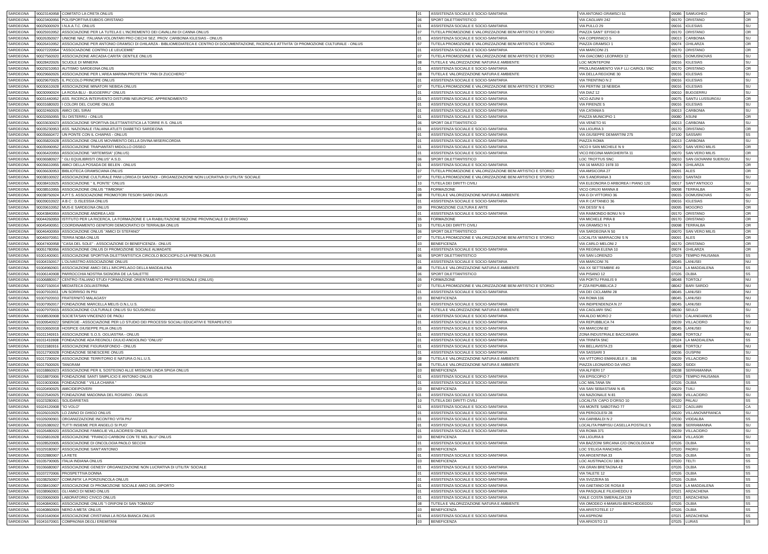| SARDEGNA | 90023140958 | COMITATO LA CRETA ONLUS | 01 | ASSISTENZA SOCIALE E SOCIO-SANITARIA | VIA ANTONIO GRAMSCI 51 | 09086 | SAMUGHEO | OR |
| SARDEGNA | 90023400956 | POLISPORTIVA EUBIOS ORISTANO | 06 | SPORT DILETTANTISTICO | VIA CAGLIARI 242 | 09170 | ORISTANO | OR |
| SARDEGNA | 90025000929 | I.N.A.A.T.C. ONLUS | 01 | ASSISTENZA SOCIALE E SOCIO-SANITARIA | VIA PULLO 29 | 09016 | IGLESIAS | SU |
| SARDEGNA | 90025910952 | ASSOCIAZIONE PER LA TUTELA E L'INCREMENTO DEI CAVALLINI DI CANNA ONLUS | 07 | TUTELA PROMOZIONE E VALORIZZAZIONE BENI ARTISTICI E STORICI | PIAZZA SANT' EFISIO 8 | 09170 | ORISTANO | OR |
| SARDEGNA | 90026350927 | UNIONE NAZ. ITALIANA VOLONTARI PRO CIECHI SEZ. PROV. CARBONIA IGLESIAS - ONLUS | 01 | ASSISTENZA SOCIALE E SOCIO-SANITARIA | VIA COPERNICO 5 | 09013 | CARBONIA | SU |
| SARDEGNA | 90026410952 | ASSOCIAZIONE PER ANTONIO GRAMSCI DI GHILARZA - BIBLIOMEDIATECA E CENTRO DI DOCUMENTAZIONE, RICERCA E ATTIVITA' DI PROMOZIONE CULTURALE - ONLUS | 07 | TUTELA PROMOZIONE E VALORIZZAZIONE BENI ARTISTICI E STORICI | PIAZZA GRAMSCI 1 | 09074 | GHILARZA | OR |
| SARDEGNA | 90027220954 | "ASSOCIAZIONE CONTRO LE LEUCEMIE" | 01 | ASSISTENZA SOCIALE E SOCIO-SANITARIA | VIA MARCONI 21 | 09170 | ORISTANO | OR |
| SARDEGNA | 90027560920 | ASSOCIAZIONE ARCADIA CARITA' GENTILE ONLUS | 07 | TUTELA PROMOZIONE E VALORIZZAZIONE BENI ARTISTICI E STORICI | VIA GIACOMO LEOPARDI 12 | 09015 | DOMUSNOVAS | SU |
| SARDEGNA | 90028420926 | SCUOLE DI MINIERA | 08 | TUTELA E VALORIZZAZIONE NATURA E AMBIENTE | LOC MONTEPONI | 09016 | IGLESIAS | SU |
| SARDEGNA | 90029210953 | AUTISMO SARDEGNA ONLUS | 01 | ASSISTENZA SOCIALE E SOCIO-SANITARIA | PROLUNGAMENTO VIA F LLI CAIROLI SNC | 09170 | ORISTANO | OR |
| SARDEGNA | 90029660926 | ASSOCIAZIONE PER L'AREA MARINA PROTETTA " PAN DI ZUCCHERO " | 08 | TUTELA E VALORIZZAZIONE NATURA E AMBIENTE | VIA DELLA REGIONE 30 | 09016 | IGLESIAS | SU |
| SARDEGNA | 90029670925 | IL PICCOLO PRINCIPE ONLUS | 01 | ASSISTENZA SOCIALE E SOCIO-SANITARIA | VIA TRENTINO N 2 | 09016 | IGLESIAS | SU |
| SARDEGNA | 90030610928 | ASSOCIAZIONE MINATORI NEBIDA ONLUS | 07 | TUTELA PROMOZIONE E VALORIZZAZIONE BENI ARTISTICI E STORICI | VIA PERTINI 18 NEBIDA | 09016 | IGLESIAS | SU |
| SARDEGNA | 90030990924 | LA ROSA BLU - BUGGERRU'' ONLUS | 01 | ASSISTENZA SOCIALE E SOCIO-SANITARIA | VIA DIAZ 12 | 09010 | BUGGERRU | SU |
| SARDEGNA | 90031440952 | ASS. RICERCA INTERVENTO DISTURBI NEUROPSIC. APPRENDIMENTO | 01 | ASSISTENZA SOCIALE E SOCIO-SANITARIA | VICO AZUNI 9 | 09075 | SANTU LUSSURGIU | OR |
| SARDEGNA | 90031680920 | I COLORI DEL CUORE ONLUS | 01 | ASSISTENZA SOCIALE E SOCIO-SANITARIA | VIA FIRENZE 5 | 09016 | IGLESIAS | SU |
| SARDEGNA | 90032460926 | AMICI DEL SIRAI | 01 | ASSISTENZA SOCIALE E SOCIO-SANITARIA | VIA CATANIA 5 | 09013 | CARBONIA | SU |
| SARDEGNA | 90032650955 | SU DISTERRU - ONLUS | 01 | ASSISTENZA SOCIALE E SOCIO-SANITARIA | PIAZZA MUNICIPIO 1 | 09080 | ASUNI | OR |
| SARDEGNA | 90033630923 | ASSOCIAZIONE SPORTIVA DILETTANTISTICA LA TORRE R.S. ONLUS | 06 | SPORT DILETTANTISTICO | VIA VENETO 91 | 09013 | CARBONIA | SU |
| SARDEGNA | 90035230953 | ASS. NAZIONALE ITALIANA ATLETI DIABETICI SARDEGNA | 01 | ASSISTENZA SOCIALE E SOCIO-SANITARIA | VIA LIGURIA 3 | 09170 | ORISTANO | OR |
| SARDEGNA | 90035660472 | UN PONTE CON IL CHIAPAS - ONLUS | 01 | ASSISTENZA SOCIALE E SOCIO-SANITARIA | VIA GIUSEPPE DEMARTINI 275 | 07100 | SASSARI | SS |
| SARDEGNA | 90035820928 | ASSOCIAZIONE ONLUS MOVIMENTO DELLA DIVINA MISERICORDIA | 01 | ASSISTENZA SOCIALE E SOCIO-SANITARIA | PIAZZA ROMA | 09013 | CARBONIA | SU |
| SARDEGNA | 90035990952 | ASSOCIAZIONE TRAPIANTATI MIDOLLO OSSEO | 01 | ASSISTENZA SOCIALE E SOCIO-SANITARIA | VICO II SAN MICHELE N 9 | 09070 | SAN VERO MILIS | OR |
| SARDEGNA | 90036420959 | ASSOCIAZIONE "ARTEMISIA" (ONLUS) | 01 | ASSISTENZA SOCIALE E SOCIO-SANITARIA | VICO REGINA MARGHERITA 11 | 09070 | SAN VERO MILIS | OR |
| SARDEGNA | 90036580927 | " GLI EQUILIBRISTI ONLUS" A.S.D. | 06 | SPORT DILETTANTISTICO | LOC TROTTUS SNC | 09010 | SAN GIOVANNI SUERGIU | SU |
| SARDEGNA | 90036610955 | AMICI DELLA POSADA DE BELEN - ONLUS | 01 | ASSISTENZA SOCIALE E SOCIO-SANITARIA | VIA 16 MARZO 1978 33 | 09074 | GHILARZA | OR |
| SARDEGNA | 90036630953 | BIBLIOTECA GRAMSCIANA ONLUS | 07 | TUTELA PROMOZIONE E VALORIZZAZIONE BENI ARTISTICI E STORICI | VIA AMSICORA 27 | 09091 | ALES | OR |
| SARDEGNA | 90038100922 | ASSOCIAZIONE CULTURALE PANI LORIGA DI SANTADI - ORGANIZZAZIONE NON LUCRATIVA DI UTILITA' SOCIALE | 07 | TUTELA PROMOZIONE E VALORIZZAZIONE BENI ARTISTICI E STORICI | VIA S ANDRIANA 3 | 09010 | SANTADI | SU |
| SARDEGNA | 90038410925 | ASSOCIAZIONE '' IL PONTE'' ONLUS | 10 | TUTELA DEI DIRITTI CIVILI | VIA ELEONORA D ARBOREA I PIANO 120 | 09017 | SANT'ANTIOCO | SU |
| SARDEGNA | 90038510955 | ASSOCIAZIONE ONLUS "TIMBORA" | 05 | FORMAZIONE | VICO GRUXI MANNA 8 | 09098 | TERRALBA | OR |
| SARDEGNA | 90038750924 | A.P.T.S. ASSOCIAZIONE PROMOTORI TESORI SARDI ONLUS | 08 | TUTELA E VALORIZZAZIONE NATURA E AMBIENTE | VIA G DI VITTORIO 36 | 09015 | DOMUSNOVAS | SU |
| SARDEGNA | 90039010922 | A B C : D.ISLESSIA ONLUS | 01 | ASSISTENZA SOCIALE E SOCIO-SANITARIA | VIA R CATTANEO 36 | 09016 | IGLESIAS | SU |
| SARDEGNA | 90039610952 | MUS-E SARDEGNA ONLUS | 09 | PROMOZIONE CULTURA E ARTE | VIA DESSI' N 6 | 09095 | MOGORO | OR |
| SARDEGNA | 90043840959 | ASSOCIAZIONE ANDREA LASI | 01 | ASSISTENZA SOCIALE E SOCIO-SANITARIA | VIA RAIMONDO BONU N 9 | 09170 | ORISTANO | OR |
| SARDEGNA | 90044260959 | ISTITUTO PER LA RICERCA, LA FORMAZIONE E LA RIABILITAZIONE SEZIONE PROVINCIALE DI ORISTANO | 05 | FORMAZIONE | VIA MICHELE PIRA 8 | 09170 | ORISTANO | OR |
| SARDEGNA | 90045490951 | COORDINAMENTO GENITORI DEMOCRATICI DI TERRALBA ONLUS | 10 | TUTELA DEI DIRITTI CIVILI | VIA GRAMSCI N 1 | 09098 | TERRALBA | OR |
| SARDEGNA | 90046400959 | ASSOCIAZIONE ONLUS "AMICI DI STEFANO" | 06 | SPORT DILETTANTISTICO | VIA SARDEGNA N 50 | 09070 | SAN VERO MILIS | OR |
| SARDEGNA | 90046970951 | TERRA NOBA ONLUS | 07 | TUTELA PROMOZIONE E VALORIZZAZIONE BENI ARTISTICI E STORICI | LOCALITA' MARRACONI S N | 09091 | ALES | OR |
| SARDEGNA | 90047400958 | "CASA DEL SOLE" - ASSOCIAZIONE DI BENEFICENZA - ONLUS | 03 | BENEFICENZA | VIA CARLO MELONI 2 | 09170 | ORISTANO | OR |
| SARDEGNA | 90051780956 | ASSOCIAZIONE ONLUS DI PROMOZIONE SOCIALE ALMADATE | 01 | ASSISTENZA SOCIALE E SOCIO-SANITARIA | VIA REGINA ELENA 10 | 09074 | GHILARZA | OR |
| SARDEGNA | 91001400901 | ASSOCIAZIONE SPORTIVA DILETTANTISTICA CIRCOLO BOCCIOFILO LA PINETA ONLUS | 06 | SPORT DILETTANTISTICO | VIA SAN LORENZO | 07029 | TEMPIO PAUSANIA | SS |
| SARDEGNA | 91004150917 | L'OLIVASTRO ASSOCIAZIONE ONLUS | 01 | ASSISTENZA SOCIALE E SOCIO-SANITARIA | VIA MARCONI 76 | 08045 | LANUSEI | NU |
| SARDEGNA | 91004960901 | ASSOCIAZIONE AMICI DELL'ARCIPELAGO DELLA MADDALENA | 08 | TUTELA E VALORIZZAZIONE NATURA E AMBIENTE | VIA XX SETTEMBRE 49 | 07024 | LA MADDALENA | SS |
| SARDEGNA | 91006140908 | PARROCCHIA NOSTRA SIGNORA DE LA SALETTE | 06 | SPORT DILETTANTISTICO | VIA PISANO 12 | 07026 | OLBIA | SS |
| SARDEGNA | 91006880917 | CENTRO ITALIANO STUDI FORMAZIONE ORIENTAMENTO PROFFESSIONALE (ONLUS) | 05 | FORMAZIONE | VIA PORTU FRAILIS 9 | 08048 | TORTOLI' | NU |
| SARDEGNA | 91007150914 | MEDIATECA OGLIASTRINA | 07 | TUTELA PROMOZIONE E VALORIZZAZIONE BENI ARTISTICI E STORICI | P ZZA REPUBBLICA 2 | 08042 | BARI SARDO | NU |
| SARDEGNA | 91007910911 | UN SORRISO IN PIU | 01 | ASSISTENZA SOCIALE E SOCIO-SANITARIA | VIA DEI CICLAMINI 28 | 08045 | LANUSEI | NU |
| SARDEGNA | 91007920910 | FRATERNITÓ MALAGASY | 03 | BENEFICENZA | VIA ROMA 106 | 08045 | LANUSEI | NU |
| SARDEGNA | 91007950917 | FONDAZIONE MARCELLA MELIS O.N.L.U.S. | 01 | ASSISTENZA SOCIALE E SOCIO-SANITARIA | VIA INDIPENDENZA N 27 | 08045 | LANUSEI | NU |
| SARDEGNA | 91007970915 | ASSOCIAZIONE CULTURALE ONLUS SU SCUSORGIU | 08 | TUTELA E VALORIZZAZIONE NATURA E AMBIENTE | VIA CAGLIARI SNC | 08030 | SEULO | SU |
| SARDEGNA | 91008530908 | SOCIETA'SAN VINCENZO DE PAOLI | 01 | ASSISTENZA SOCIALE E SOCIO-SANITARIA | VIA ALDO MORO 2 | 07023 | CALANGIANUS | SS |
| SARDEGNA | 91009540922 | SINERGIE - ASSOCIAZIONE PER LO STUDIO DEI PROCESSI SOCIALI EDUCATIVI E TERAPEUTICI | 01 | ASSISTENZA SOCIALE E SOCIO-SANITARIA | VIA REPUBBLICA 74 | 09039 | VILLACIDRO | SU |
| SARDEGNA | 91010650918 | HOSPICE GIUSEPPE PILIA ONLUS | 01 | ASSISTENZA SOCIALE E SOCIO-SANITARIA | VIA MARCONI 82 | 08045 | LANUSEI | NU |
| SARDEGNA | 91011340915 | ASSOCIAZIONE S.O.S. OGLIASTRA - ONLUS | 01 | ASSISTENZA SOCIALE E SOCIO-SANITARIA | ZONA INDUSTRIALE BACCASARA | 08048 | TORTOLI' | NU |
| SARDEGNA | 91011410908 | FONDAZIONE ADA REGNOLI GIULIO ANGIOLINO "ONLUS" | 01 | ASSISTENZA SOCIALE E SOCIO-SANITARIA | VIA TRINITA SNC | 07024 | LA MADDALENA | SS |
| SARDEGNA | 91011580916 | ASSOCIAZIONE FIGURASFONDO - ONLUS | 01 | ASSISTENZA SOCIALE E SOCIO-SANITARIA | VIA BELLAVISTA 23 | 08048 | TORTOLI' | NU |
| SARDEGNA | 91012790928 | FONDAZIONE SENESCERE ONLUS | 01 | ASSISTENZA SOCIALE E SOCIO-SANITARIA | VIA SASSARI 3 | 09036 | GUSPINI | SU |
| SARDEGNA | 91017290924 | ASSOCIAZIONE TERRITORIO E NATURA O.N.L.U.S. | 08 | TUTELA E VALORIZZAZIONE NATURA E AMBIENTE | VIA VITTORIO EMANUELE II , 186 | 09039 | VILLACIDRO | SU |
| SARDEGNA | 91017500926 | TANGRAM | 08 | TUTELA E VALORIZZAZIONE NATURA E AMBIENTE | PIAZZA LEONARDO DA VINCI | 09020 | SIDDI | SU |
| SARDEGNA | 91018860923 | ASSOCIAZIONE PER IL SOSTEGNO ALLE MISSIONI LINDA SPIGA ONLUS | 03 | BENEFICENZA | VIA ALFIERI 17 | 09038 | SERRAMANNA | SU |
| SARDEGNA | 91018870906 | FONDAZIONE SANTI SIMPLICIO E ANTONIO ONLUS | 01 | ASSISTENZA SOCIALE E SOCIO-SANITARIA | VIA EPISCOPIO 7 | 07029 | TEMPIO PAUSANIA | SS |
| SARDEGNA | 91019030906 | FONDAZIONE " VILLA CHIARA " | 01 | ASSISTENZA SOCIALE E SOCIO-SANITARIA | LOC MALTANA SN | 07026 | OLBIA | SS |
| SARDEGNA | 91020490925 | AMICIDEIPOVERI | 03 | BENEFICENZA | VIA SAN SEBASTIANI N 45 | 09029 | TUILI | SU |
| SARDEGNA | 91022540925 | FONDAZIONE MADONNA DEL ROSARIO - ONLUS | 01 | ASSISTENZA SOCIALE E SOCIO-SANITARIA | VIA NAZIONALE N 81 | 09039 | VILLACIDRO | SU |
| SARDEGNA | 91023280901 | SOLIDARIETAS | 10 | TUTELA DEI DIRITTI CIVILI | LOCALITA' CAPO D'ORSO 10 | 07020 | PALAU | SS |
| SARDEGNA | 91024120908 | "IO VOLO" | 01 | ASSISTENZA SOCIALE E SOCIO-SANITARIA | VIA MONTE SABOTINO 77 | 09122 | CAGLIARI | CA |
| SARDEGNA | 91026010925 | LO ZAINO DI GHIGO ONLUS | 01 | ASSISTENZA SOCIALE E SOCIO-SANITARIA | VIA PERGOLESI 28 | 09020 | VILLANOVAFRANCA | SU |
| SARDEGNA | 91026090901 | ORGANIZZAZIONE INCONTRO VITA PIU' | 01 | ASSISTENZA SOCIALE E SOCIO-SANITARIA | VIA GARIBALDI N 2 | 07030 | VIDDALBA | SS |
| SARDEGNA | 91026380922 | TUTTI INSIEME PER ANGELO SI PUO' | 01 | ASSISTENZA SOCIALE E SOCIO-SANITARIA | LOCALITA PIMPISU CASELLA POSTALE 5 | 09038 | SERRAMANNA | SU |
| SARDEGNA | 91026480920 | ASSOCIAZIONE FAMIGLIE VILLACIDRESI ONLUS | 01 | ASSISTENZA SOCIALE E SOCIO-SANITARIA | VIA ROMA 371 | 09039 | VILLACIDRO | SU |
| SARDEGNA | 91026810928 | ASSOCIAZIONE "FRANCO CARBONI CON TE NEL BLU" ONLUS | 03 | BENEFICENZA | VIA LIGURIA 8 | 09034 | VILLASOR | SU |
| SARDEGNA | 91028520905 | ASSOCIAZIONE DI ONCOLOGIA PAOLO SECCHI | 01 | ASSISTENZA SOCIALE E SOCIO-SANITARIA | VIA BAZZONI SIRCANA C/O ONCOLOGIA M | 07026 | OLBIA | SS |
| SARDEGNA | 91029180907 | ASSOCIAZIONE SANT'ANTONIO | 03 | BENEFICENZA | LOC S'ELIGA RANCHIDA | 07020 | PADRU | SS |
| SARDEGNA | 91032880907 | LA RETE | 01 | ASSISTENZA SOCIALE E SOCIO-SANITARIA | VIA ARGENTINA 33 | 07026 | OLBIA | SS |
| SARDEGNA | 91035790905 | ITALIA INDIANA ONLUS | 03 | BENEFICENZA | LOC AUSTINACCIU 180 B | 07020 | TELTI | SS |
| SARDEGNA | 91036680907 | ASSOCIAZIONE GENESY ORGANIZZAZIONE NON LUCRATIVA DI UTILITA' SOCIALE | 01 | ASSISTENZA SOCIALE E SOCIO-SANITARIA | VIA GRAN BRETAGNA 42 | 07026 | OLBIA | SS |
| SARDEGNA | 91037270906 | PROSPETTIVA DONNA | 01 | ASSISTENZA SOCIALE E SOCIO-SANITARIA | VIA TALETE 12 | 07026 | OLBIA | SS |
| SARDEGNA | 91038250907 | COMUNITA' LA PORZIUNCOLA ONLUS | 01 | ASSISTENZA SOCIALE E SOCIO-SANITARIA | VIA SVIZZERA 55 | 07026 | OLBIA | SS |
| SARDEGNA | 91038410907 | ASSOCIAZIONE DI PROMOZIONE SOCIALE AMICI DEL DIPORTO | 01 | ASSISTENZA SOCIALE E SOCIO-SANITARIA | VIA GAETANO DE ROSA 8 | 07024 | LA MADDALENA | SS |
| SARDEGNA | 91038960901 | GLI AMICI DI NEMO ONLUS | 01 | ASSISTENZA SOCIALE E SOCIO-SANITARIA | VIA PASQUALE FILIGHEDDU 9 | 07021 | ARZACHENA | SS |
| SARDEGNA | 91039060909 | LABORATORIO CIVICO ONLUS | 01 | ASSISTENZA SOCIALE E SOCIO-SANITARIA | VIALE COSTA SMERALDA 139 | 07021 | ARZACHENA | SS |
| SARDEGNA | 91040840901 | ASSOCIAZIONE ONLUS "I GRIFONI DI SAN TOMASO" | 08 | TUTELA E VALORIZZAZIONE NATURA E AMBIENTE | VIA OMODEO 4-MAMUSI-BERCHIDDEDDU | 07026 | OLBIA | SS |
| SARDEGNA | 91040860909 | NERO A META' ONLUS | 03 | BENEFICENZA | VIA ARISTOTELE 17 | 07026 | OLBIA | SS |
| SARDEGNA | 91041640904 | ASSOCIAZIONE CRISTIANA LA ROSA BIANCA ONLUS | 01 | ASSISTENZA SOCIALE E SOCIO-SANITARIA | VIA ASPRONI | 07021 | ARZACHENA | SS |
| SARDEGNA | 91041670901 | COMPAGNIA DEGLI EREMITANI | 03 | BENEFICENZA | VIA ARIOSTO 13 | 07025 | LURAS | SS |